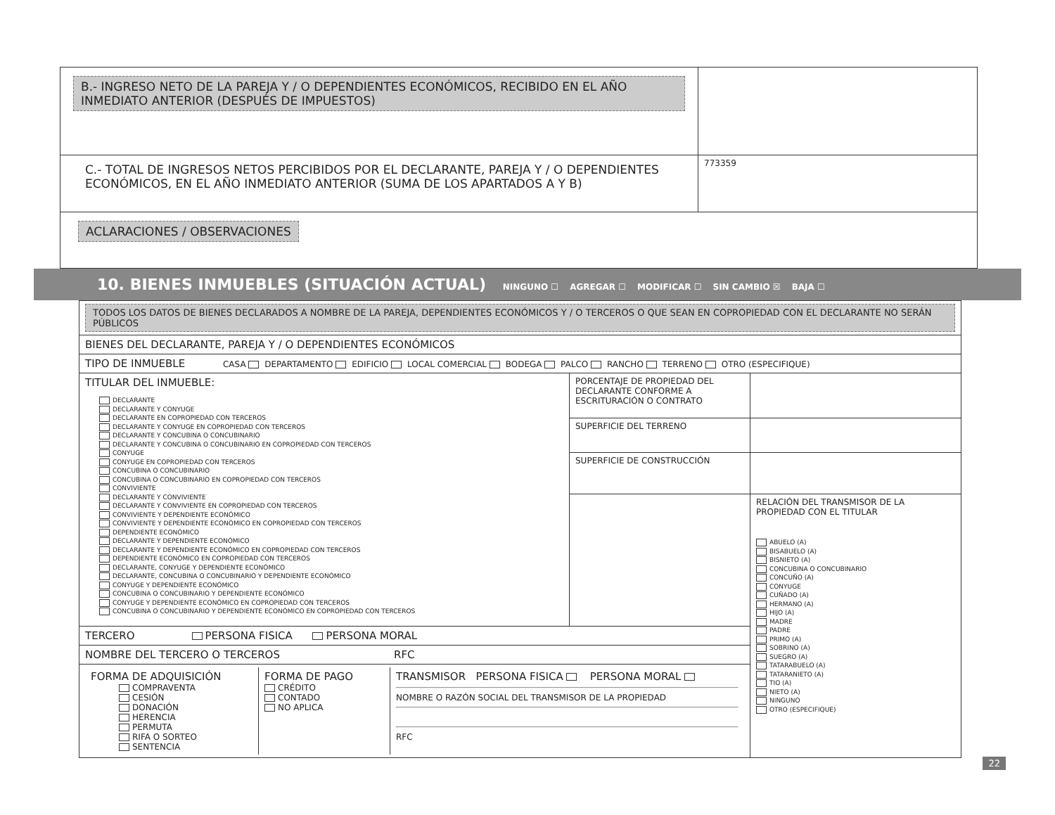| B.- INGRESO NETO DE LA PAREJA Y / O DEPENDIENTES ECONÓMICOS, RECIBIDO EN EL AÑO INMEDIATO ANTERIOR (DESPUÉS DE IMPUESTOS) | |
| C.- TOTAL DE INGRESOS NETOS PERCIBIDOS POR EL DECLARANTE, PAREJA Y / O DEPENDIENTES ECONÓMICOS, EN EL AÑO INMEDIATO ANTERIOR (SUMA DE LOS APARTADOS A Y B) | 773359 |
| ACLARACIONES / OBSERVACIONES | |
10. BIENES INMUEBLES (SITUACIÓN ACTUAL) NINGUNO ☐ AGREGAR ☐ MODIFICAR ☐ SIN CAMBIO ☒ BAJA ☐
| TODOS LOS DATOS DE BIENES DECLARADOS A NOMBRE DE LA PAREJA, DEPENDIENTES ECONÓMICOS Y / O TERCEROS O QUE SEAN EN COPROPIEDAD CON EL DECLARANTE NO SERÁN PÚBLICOS | | |
| BIENES DEL DECLARANTE, PAREJA Y / O DEPENDIENTES ECONÓMICOS | | |
| TIPO DE INMUEBLE CASA DEPARTAMENTO EDIFICIO LOCAL COMERCIAL BODEGA PALCO RANCHO TERRENO OTRO (ESPECIFIQUE) | | |
| TITULAR DEL INMUEBLE: DECLARANTE DECLARANTE Y CONYUGE DECLARANTE EN COPROPIEDAD CON TERCEROS DECLARANTE Y CONYUGE EN COPROPIEDAD CON TERCEROS DECLARANTE Y CONCUBINA O CONCUBINARIO DECLARANTE Y CONCUBINA O CONCUBINARIO EN COPROPIEDAD CON TERCEROS CONYUGE CONYUGE EN COPROPIEDAD CON TERCEROS CONCUBINA O CONCUBINARIO CONCUBINA O CONCUBINARIO EN COPROPIEDAD CON TERCEROS CONVIVIENTE DECLARANTE Y CONVIVIENTE DECLARANTE Y CONVIVIENTE EN COPROPIEDAD CON TERCEROS CONVIVIENTE Y DEPENDIENTE ECONÓMICO CONVIVIENTE Y DEPENDIENTE ECONÓMICO EN COPROPIEDAD CON TERCEROS DEPENDIENTE ECONÓMICO DECLARANTE Y DEPENDIENTE ECONÓMICO DECLARANTE Y DEPENDIENTE ECONÓMICO EN COPROPIEDAD CON TERCEROS DEPENDIENTE ECONÓMICO EN COPROPIEDAD CON TERCEROS DECLARANTE, CONYUGE Y DEPENDIENTE ECONÓMICO DECLARANTE, CONCUBINA O CONCUBINARIO Y DEPENDIENTE ECONÓMICO CONYUGE Y DEPENDIENTE ECONÓMICO CONCUBINA O CONCUBINARIO Y DEPENDIENTE ECONÓMICO CONYUGE Y DEPENDIENTE ECONÓMICO EN COPROPIEDAD CON TERCEROS CONCUBINA O CONCUBINARIO Y DEPENDIENTE ECONÓMICO EN COPROPIEDAD CON TERCEROS | PORCENTAJE DE PROPIEDAD DEL DECLARANTE CONFORME A ESCRITURACIÓN O CONTRATO | |
| | SUPERFICIE DEL TERRENO | |
| | SUPERFICIE DE CONSTRUCCIÓN | |
| | | RELACIÓN DEL TRANSMISOR DE LA PROPIEDAD CON EL TITULAR ABUELO (A) BISABUELO (A) BISNIETO (A) CONCUBINA O CONCUBINARIO CONCUÑO (A) CONYUGE CUÑADO (A) HERMANO (A) HIJO (A) MADRE PADRE PRIMO (A) SOBRINO (A) SUEGRO (A) TATARABUELO (A) TATARANIETO (A) TIO (A) NIETO (A) NINGUNO OTRO (ESPECIFIQUE) |
| TERCERO PERSONA FISICA PERSONA MORAL | | |
| NOMBRE DEL TERCERO O TERCEROS RFC | | |
| / FORMA DE ADQUISICIÓN COMPRAVENTA CESIÓN DONACIÓN HERENCIA PERMUTA RIFA O SORTEO SENTENCIA / FORMA DE PAGO CRÉDITO CONTADO NO APLICA / TRANSMISOR PERSONA FISICA PERSONA MORAL NOMBRE O RAZÓN SOCIAL DEL TRANSMISOR DE LA PROPIEDAD RFC / | | |
22